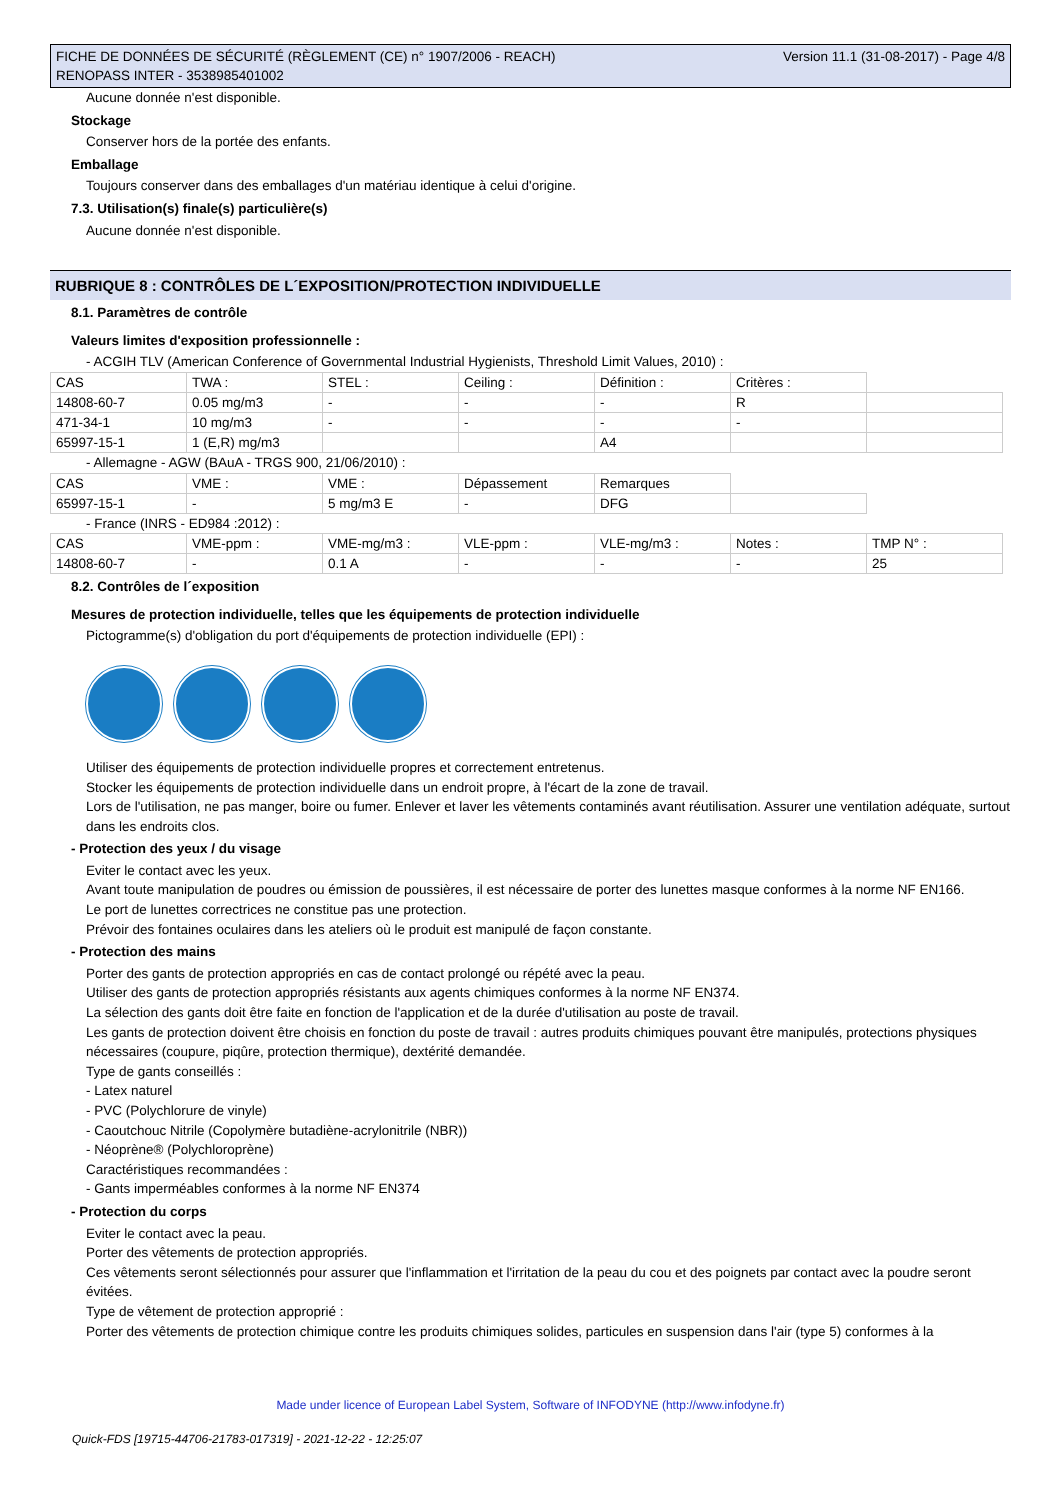FICHE DE DONNÉES DE SÉCURITÉ (RÈGLEMENT (CE) n° 1907/2006 - REACH)
RENOPASS INTER - 3538985401002 Version 11.1 (31-08-2017) - Page 4/8
Aucune donnée n'est disponible.
Stockage
Conserver hors de la portée des enfants.
Emballage
Toujours conserver dans des emballages d'un matériau identique à celui d'origine.
7.3. Utilisation(s) finale(s) particulière(s)
Aucune donnée n'est disponible.
RUBRIQUE 8 : CONTRÔLES DE L´EXPOSITION/PROTECTION INDIVIDUELLE
8.1. Paramètres de contrôle
Valeurs limites d'exposition professionnelle :
- ACGIH TLV (American Conference of Governmental Industrial Hygienists, Threshold Limit Values, 2010) :
| CAS | TWA : | STEL : | Ceiling : | Définition : | Critères : | |
| 14808-60-7 | 0.05 mg/m3 | - | - | - | R | |
| 471-34-1 | 10 mg/m3 | - | - | - | - | |
| 65997-15-1 | 1 (E,R) mg/m3 | | | A4 | | |
- Allemagne - AGW (BAuA - TRGS 900, 21/06/2010) :
| CAS | VME : | VME : | Dépassement | Remarques | |
| 65997-15-1 | - | 5 mg/m3 E | - | DFG | |
- France (INRS - ED984 :2012) :
| CAS | VME-ppm : | VME-mg/m3 : | VLE-ppm : | VLE-mg/m3 : | Notes : | TMP N° : |
| 14808-60-7 | - | 0.1 A | - | - | - | 25 |
8.2. Contrôles de l´exposition
Mesures de protection individuelle, telles que les équipements de protection individuelle
Pictogramme(s) d'obligation du port d'équipements de protection individuelle (EPI) :
Utiliser des équipements de protection individuelle propres et correctement entretenus.
Stocker les équipements de protection individuelle dans un endroit propre, à l'écart de la zone de travail.
Lors de l'utilisation, ne pas manger, boire ou fumer. Enlever et laver les vêtements contaminés avant réutilisation. Assurer une ventilation adéquate, surtout dans les endroits clos.
- Protection des yeux / du visage
Eviter le contact avec les yeux.
Avant toute manipulation de poudres ou émission de poussières, il est nécessaire de porter des lunettes masque conformes à la norme NF EN166.
Le port de lunettes correctrices ne constitue pas une protection.
Prévoir des fontaines oculaires dans les ateliers où le produit est manipulé de façon constante.
- Protection des mains
Porter des gants de protection appropriés en cas de contact prolongé ou répété avec la peau.
Utiliser des gants de protection appropriés résistants aux agents chimiques conformes à la norme NF EN374.
La sélection des gants doit être faite en fonction de l'application et de la durée d'utilisation au poste de travail.
Les gants de protection doivent être choisis en fonction du poste de travail : autres produits chimiques pouvant être manipulés, protections physiques nécessaires (coupure, piqûre, protection thermique), dextérité demandée.
Type de gants conseillés :
- Latex naturel
- PVC (Polychlorure de vinyle)
- Caoutchouc Nitrile (Copolymère butadiène-acrylonitrile (NBR))
- Néoprène® (Polychloroprène)
Caractéristiques recommandées :
- Gants imperméables conformes à la norme NF EN374
- Protection du corps
Eviter le contact avec la peau.
Porter des vêtements de protection appropriés.
Ces vêtements seront sélectionnés pour assurer que l'inflammation et l'irritation de la peau du cou et des poignets par contact avec la poudre seront évitées.
Type de vêtement de protection approprié :
Porter des vêtements de protection chimique contre les produits chimiques solides, particules en suspension dans l'air (type 5) conformes à la
Made under licence of European Label System, Software of INFODYNE (http://www.infodyne.fr)
Quick-FDS [19715-44706-21783-017319] - 2021-12-22 - 12:25:07